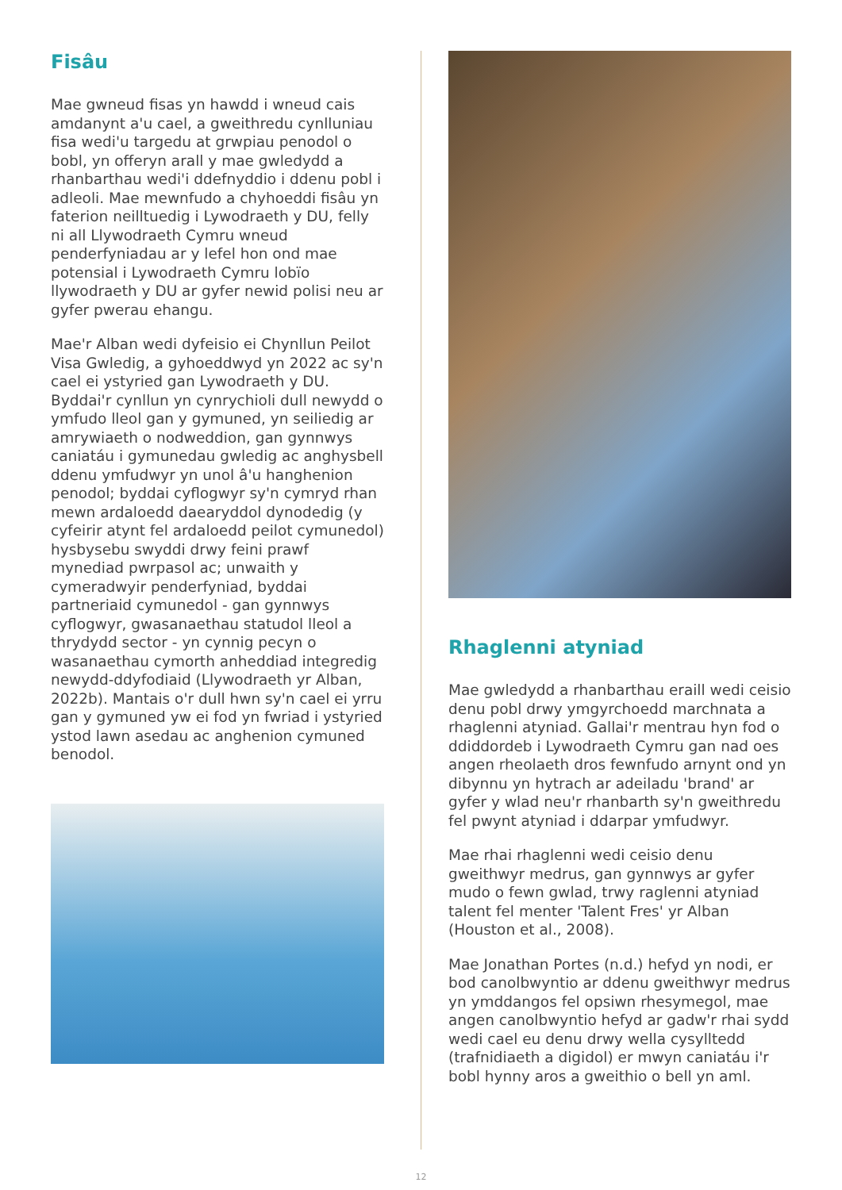Fisâu
Mae gwneud fisas yn hawdd i wneud cais amdanynt a'u cael, a gweithredu cynlluniau fisa wedi'u targedu at grwpiau penodol o bobl, yn offeryn arall y mae gwledydd a rhanbarthau wedi'i ddefnyddio i ddenu pobl i adleoli. Mae mewnfudo a chyhoeddi fisâu yn faterion neilltuedig i Lywodraeth y DU, felly ni all Llywodraeth Cymru wneud penderfyniadau ar y lefel hon ond mae potensial i Lywodraeth Cymru lobïo llywodraeth y DU ar gyfer newid polisi neu ar gyfer pwerau ehangu.
Mae'r Alban wedi dyfeisio ei Chynllun Peilot Visa Gwledig, a gyhoeddwyd yn 2022 ac sy'n cael ei ystyried gan Lywodraeth y DU. Byddai'r cynllun yn cynrychioli dull newydd o ymfudo lleol gan y gymuned, yn seiliedig ar amrywiaeth o nodweddion, gan gynnwys caniatáu i gymunedau gwledig ac anghysbell ddenu ymfudwyr yn unol â'u hanghenion penodol; byddai cyflogwyr sy'n cymryd rhan mewn ardaloedd daearyddol dynodedig (y cyfeirir atynt fel ardaloedd peilot cymunedol) hysbysebu swyddi drwy feini prawf mynediad pwrpasol ac; unwaith y cymeradwyir penderfyniad, byddai partneriaid cymunedol - gan gynnwys cyflogwyr, gwasanaethau statudol lleol a thrydydd sector - yn cynnig pecyn o wasanaethau cymorth anheddiad integredig newydd-ddyfodiaid (Llywodraeth yr Alban, 2022b). Mantais o'r dull hwn sy'n cael ei yrru gan y gymuned yw ei fod yn fwriad i ystyried ystod lawn asedau ac anghenion cymuned benodol.
Rhaglenni atyniad
Mae gwledydd a rhanbarthau eraill wedi ceisio denu pobl drwy ymgyrchoedd marchnata a rhaglenni atyniad. Gallai'r mentrau hyn fod o ddiddordeb i Lywodraeth Cymru gan nad oes angen rheolaeth dros fewnfudo arnynt ond yn dibynnu yn hytrach ar adeiladu 'brand' ar gyfer y wlad neu'r rhanbarth sy'n gweithredu fel pwynt atyniad i ddarpar ymfudwyr.
Mae rhai rhaglenni wedi ceisio denu gweithwyr medrus, gan gynnwys ar gyfer mudo o fewn gwlad, trwy raglenni atyniad talent fel menter 'Talent Fres' yr Alban (Houston et al., 2008).
Mae Jonathan Portes (n.d.) hefyd yn nodi, er bod canolbwyntio ar ddenu gweithwyr medrus yn ymddangos fel opsiwn rhesymegol, mae angen canolbwyntio hefyd ar gadw'r rhai sydd wedi cael eu denu drwy wella cysylltedd (trafnidiaeth a digidol) er mwyn caniatáu i'r bobl hynny aros a gweithio o bell yn aml.
12